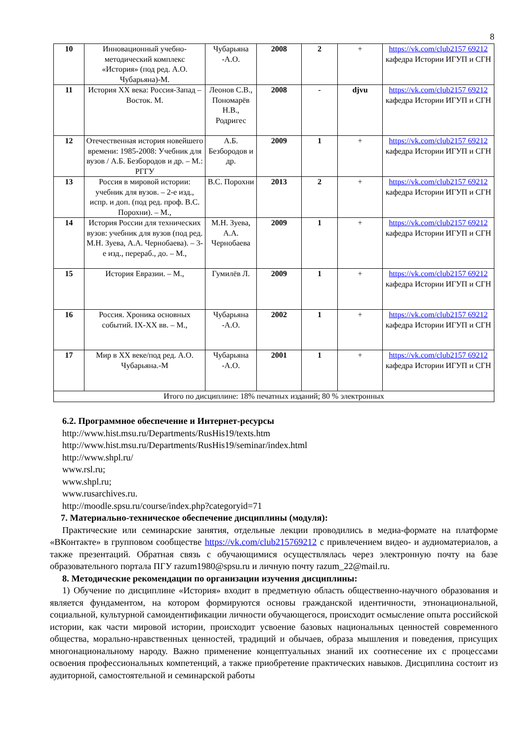8
| 10 | Инновационный учебно-методический комплекс «История» (под ред. А.О. Чубарьяна)-М. | Чубарьяна -А.О. | 2008 | 2 | + | https://vk.com/club2157 69212 кафедра Истории ИГУП и СГН |
| 11 | История XX века: Россия-Запад – Восток. М. | Леонов С.В., Пономарёв Н.В., Родригес | 2008 | - | djvu | https://vk.com/club2157 69212 кафедра Истории ИГУП и СГН |
| 12 | Отечественная история новейшего времени: 1985-2008: Учебник для вузов / А.Б. Безбородов и др. – М.: РГГУ | А.Б. Безбородов и др. | 2009 | 1 | + | https://vk.com/club2157 69212 кафедра Истории ИГУП и СГН |
| 13 | Россия в мировой истории: учебник для вузов. – 2-е изд., испр. и доп. (под ред. проф. В.С. Порохни). – М., | В.С. Порохни | 2013 | 2 | + | https://vk.com/club2157 69212 кафедра Истории ИГУП и СГН |
| 14 | История России для технических вузов: учебник для вузов (под ред. М.Н. Зуева, А.А. Чернобаева). – 3-е изд., перераб., до. – М., | М.Н. Зуева, А.А. Чернобаева | 2009 | 1 | + | https://vk.com/club2157 69212 кафедра Истории ИГУП и СГН |
| 15 | История Евразии. – М., | Гумилёв Л. | 2009 | 1 | + | https://vk.com/club2157 69212 кафедра Истории ИГУП и СГН |
| 16 | Россия. Хроника основных событий. IX-XX вв. – М., | Чубарьяна -А.О. | 2002 | 1 | + | https://vk.com/club2157 69212 кафедра Истории ИГУП и СГН |
| 17 | Мир в XX веке/под ред. А.О. Чубарьяна.-М | Чубарьяна -А.О. | 2001 | 1 | + | https://vk.com/club2157 69212 кафедра Истории ИГУП и СГН |
| Итого по дисциплине: 18% печатных изданий; 80 % электронных | | | | | | |
6.2. Программное обеспечение и Интернет-ресурсы
http://www.hist.msu.ru/Departments/RusHis19/texts.htm
http://www.hist.msu.ru/Departments/RusHis19/seminar/index.html
http://www.shpl.ru/
www.rsl.ru;
www.shpl.ru;
www.rusarchives.ru.
http://moodle.spsu.ru/course/index.php?categoryid=71
7. Материально-техническое обеспечение дисциплины (модуля):
Практические или семинарские занятия, отдельные лекции проводились в медиа-формате на платформе «ВКонтакте» в групповом сообществе https://vk.com/club215769212 с привлечением видео- и аудиоматериалов, а также презентаций. Обратная связь с обучающимися осуществлялась через электронную почту на базе образовательного портала ПГУ razum1980@spsu.ru и личную почту razum_22@mail.ru.
8. Методические рекомендации по организации изучения дисциплины:
1) Обучение по дисциплине «История» входит в предметную область общественно-научного образования и является фундаментом, на котором формируются основы гражданской идентичности, этнонациональной, социальной, культурной самоидентификации личности обучающегося, происходит осмысление опыта российской истории, как части мировой истории, происходит усвоение базовых национальных ценностей современного общества, морально-нравственных ценностей, традиций и обычаев, образа мышления и поведения, присущих многонациональному народу. Важно применение концептуальных знаний их соотнесение их с процессами освоения профессиональных компетенций, а также приобретение практических навыков. Дисциплина состоит из аудиторной, самостоятельной и семинарской работы